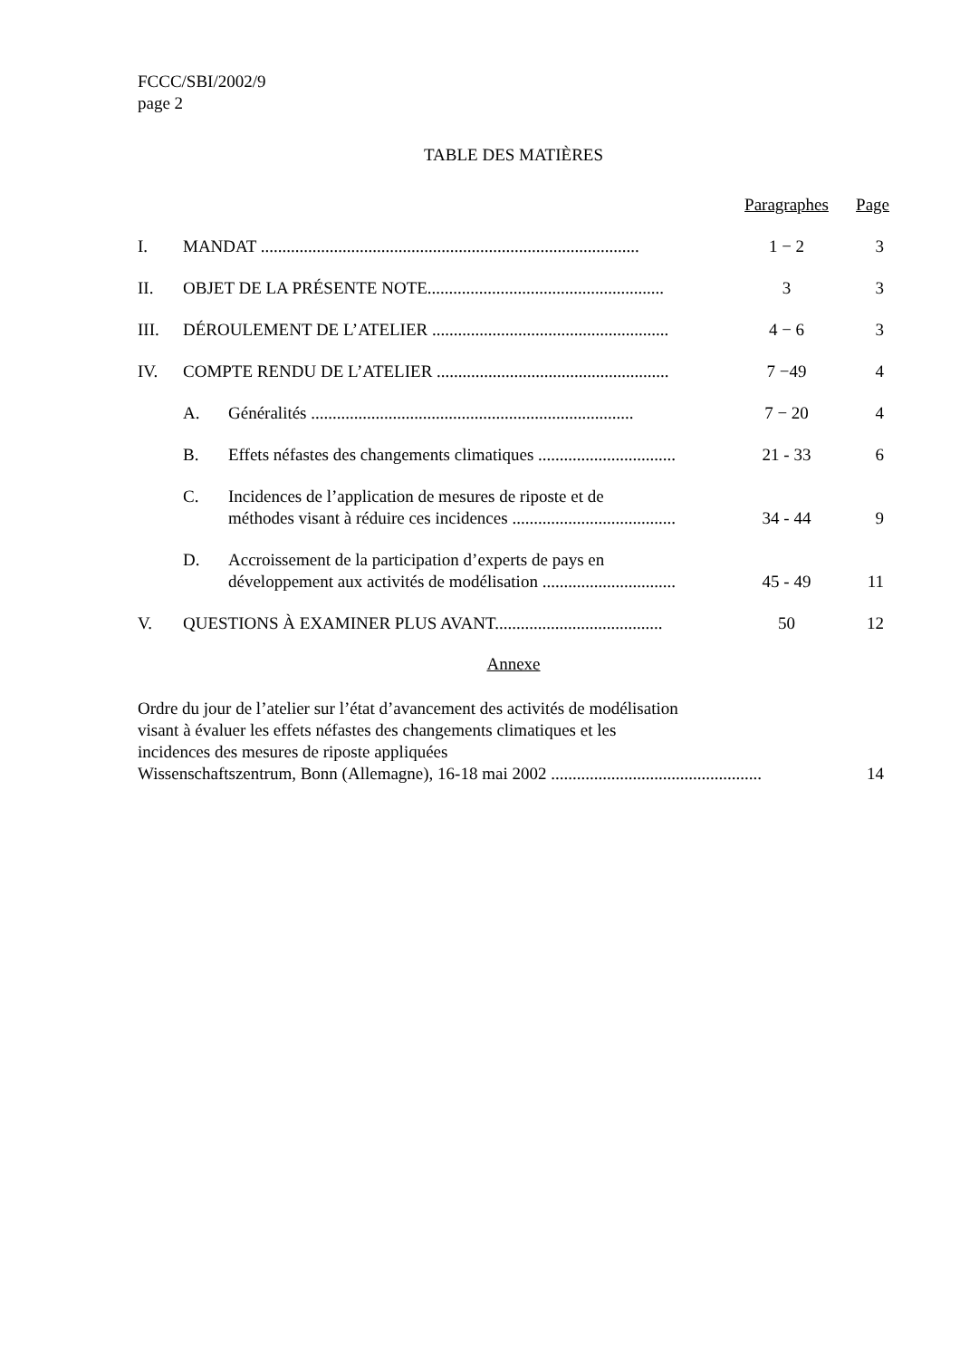FCCC/SBI/2002/9
page 2
TABLE DES MATIÈRES
| | | | Paragraphes | Page |
| I. | MANDAT ........................................................................................ | | 1 − 2 | 3 |
| II. | OBJET DE LA PRÉSENTE NOTE....................................................... | | 3 | 3 |
| III. | DÉROULEMENT DE L’ATELIER ....................................................... | | 4 − 6 | 3 |
| IV. | COMPTE RENDU DE L’ATELIER ...................................................... | | 7 −49 | 4 |
| | A. | Généralités ........................................................................... | 7 − 20 | 4 |
| | B. | Effets néfastes des changements climatiques ................................ | 21 - 33 | 6 |
| | C. | Incidences de l’application de mesures de riposte et de méthodes visant à réduire ces incidences ...................................... | 34 - 44 | 9 |
| | D. | Accroissement de la participation d’experts de pays en développement aux activités de modélisation ............................... | 45 - 49 | 11 |
| V. | QUESTIONS À EXAMINER PLUS AVANT....................................... | | 50 | 12 |
Annexe
| Ordre du jour de l’atelier sur l’état d’avancement des activités de modélisation visant à évaluer les effets néfastes des changements climatiques et les incidences des mesures de riposte appliquées Wissenschaftszentrum, Bonn (Allemagne), 16-18 mai 2002 ................................................. | 14 |